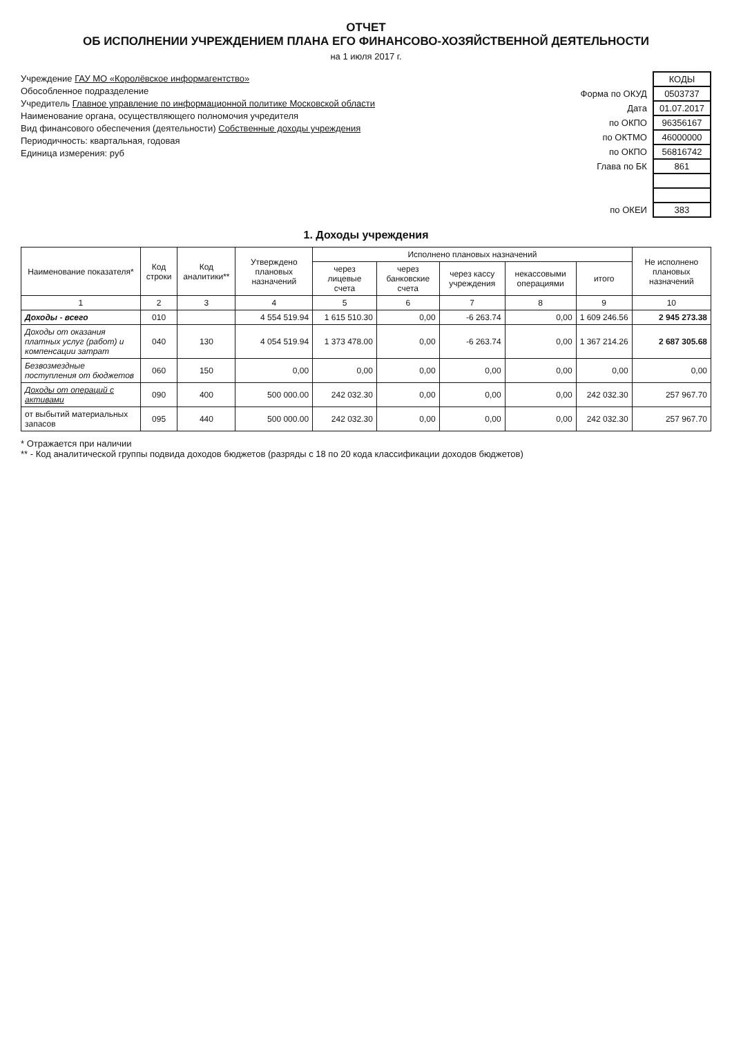ОТЧЕТ
ОБ ИСПОЛНЕНИИ УЧРЕЖДЕНИЕМ ПЛАНА ЕГО ФИНАНСОВО-ХОЗЯЙСТВЕННОЙ ДЕЯТЕЛЬНОСТИ
на 1 июля 2017 г.
Учреждение ГАУ МО «Королёвское информагентство»
Обособленное подразделение
Учредитель Главное управление по информационной политике Московской области
Наименование органа, осуществляющего полномочия учредителя
Вид финансового обеспечения (деятельности) Собственные доходы учреждения
Периодичность: квартальная, годовая
Единица измерения: руб
| | КОДЫ |
| Форма по ОКУД | 0503737 |
| Дата | 01.07.2017 |
| по ОКПО | 96356167 |
| по ОКТМО | 46000000 |
| по ОКПО | 56816742 |
| Глава по БК | 861 |
| по ОКЕИ | 383 |
1. Доходы учреждения
| Наименование показателя* | Код строки | Код аналитики** | Утверждено плановых назначений | Исполнено плановых назначений | | | | | Не исполнено плановых назначений |
| --- | --- | --- | --- | --- | --- | --- | --- | --- | --- |
| | | | | через лицевые счета | через банковские счета | через кассу учреждения | некассовыми операциями | итого | |
| 1 | 2 | 3 | 4 | 5 | 6 | 7 | 8 | 9 | 10 |
| Доходы - всего | 010 | | 4 554 519.94 | 1 615 510.30 | 0,00 | -6 263.74 | 0,00 | 1 609 246.56 | 2 945 273.38 |
| Доходы от оказания платных услуг (работ) и компенсации затрат | 040 | 130 | 4 054 519.94 | 1 373 478.00 | 0,00 | -6 263.74 | 0,00 | 1 367 214.26 | 2 687 305.68 |
| Безвозмездные поступления от бюджетов | 060 | 150 | 0,00 | 0,00 | 0,00 | 0,00 | 0,00 | 0,00 | 0,00 |
| Доходы от операций с активами | 090 | 400 | 500 000.00 | 242 032.30 | 0,00 | 0,00 | 0,00 | 242 032.30 | 257 967.70 |
| от выбытий материальных запасов | 095 | 440 | 500 000.00 | 242 032.30 | 0,00 | 0,00 | 0,00 | 242 032.30 | 257 967.70 |
* Отражается при наличии
** - Код аналитической группы подвида доходов бюджетов (разряды с 18 по 20 кода классификации доходов бюджетов)